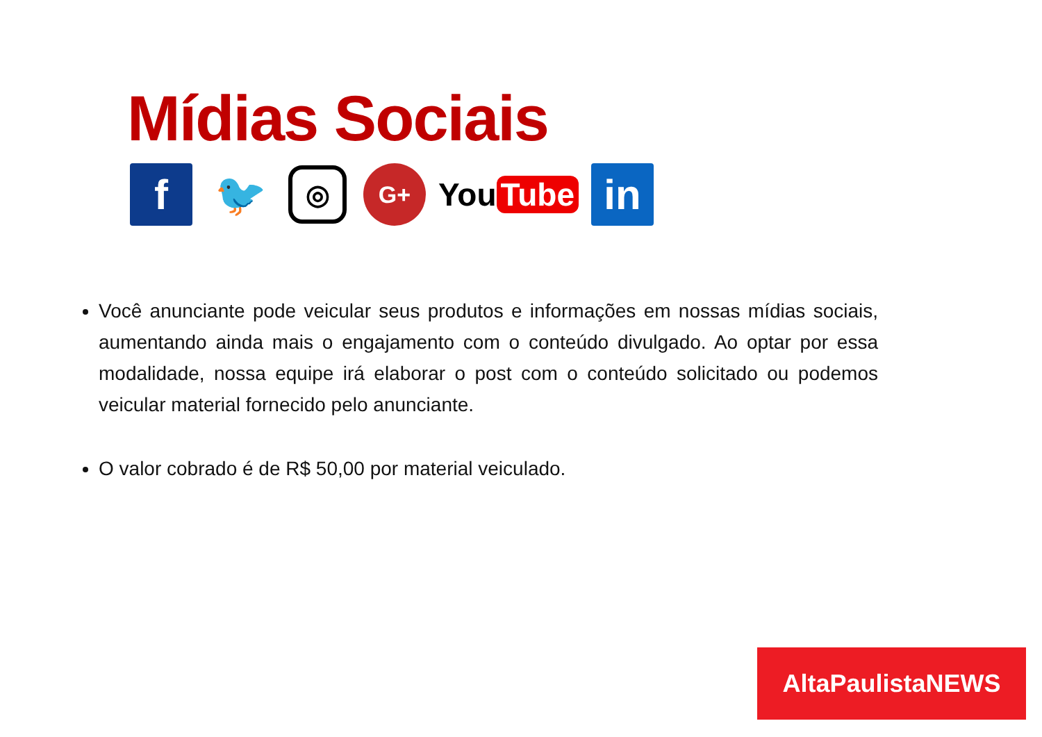Mídias Sociais
f 🐦
◎
G+
You Tube
in
Você anunciante pode veicular seus produtos e informações em nossas mídias sociais, aumentando ainda mais o engajamento com o conteúdo divulgado. Ao optar por essa modalidade, nossa equipe irá elaborar o post com o conteúdo solicitado ou podemos veicular material fornecido pelo anunciante.
O valor cobrado é de R$ 50,00 por material veiculado.
AltaPaulistaNEWS